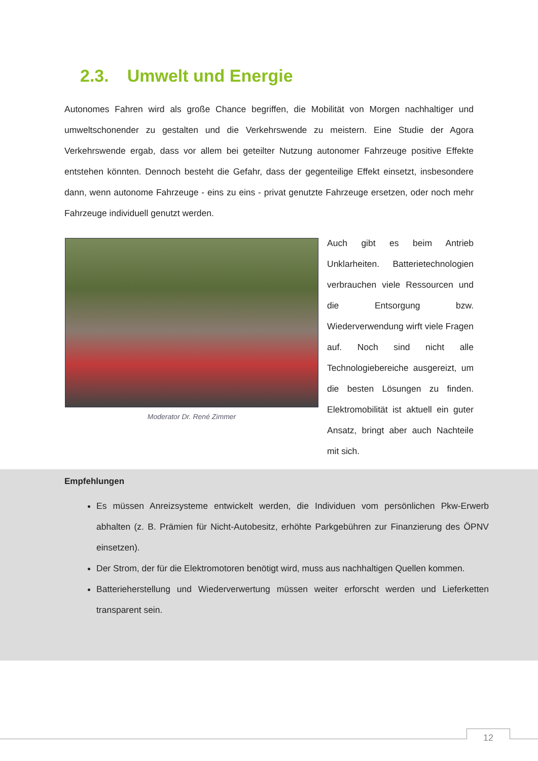2.3. Umwelt und Energie
Autonomes Fahren wird als große Chance begriffen, die Mobilität von Morgen nachhaltiger und umweltschonender zu gestalten und die Verkehrswende zu meistern. Eine Studie der Agora Verkehrswende ergab, dass vor allem bei geteilter Nutzung autonomer Fahrzeuge positive Effekte entstehen könnten. Dennoch besteht die Gefahr, dass der gegenteilige Effekt einsetzt, insbesondere dann, wenn autonome Fahrzeuge - eins zu eins - privat genutzte Fahrzeuge ersetzen, oder noch mehr Fahrzeuge individuell genutzt werden.
Moderator Dr. René Zimmer
Auch gibt es beim Antrieb Unklarheiten. Batterietechnologien verbrauchen viele Ressourcen und die Entsorgung bzw. Wiederverwendung wirft viele Fragen auf. Noch sind nicht alle Technologiebereiche ausgereizt, um die besten Lösungen zu finden. Elektromobilität ist aktuell ein guter Ansatz, bringt aber auch Nachteile mit sich.
Empfehlungen
Es müssen Anreizsysteme entwickelt werden, die Individuen vom persönlichen Pkw-Erwerb abhalten (z. B. Prämien für Nicht-Autobesitz, erhöhte Parkgebühren zur Finanzierung des ÖPNV einsetzen).
Der Strom, der für die Elektromotoren benötigt wird, muss aus nachhaltigen Quellen kommen.
Batterieherstellung und Wiederverwertung müssen weiter erforscht werden und Lieferketten transparent sein.
12